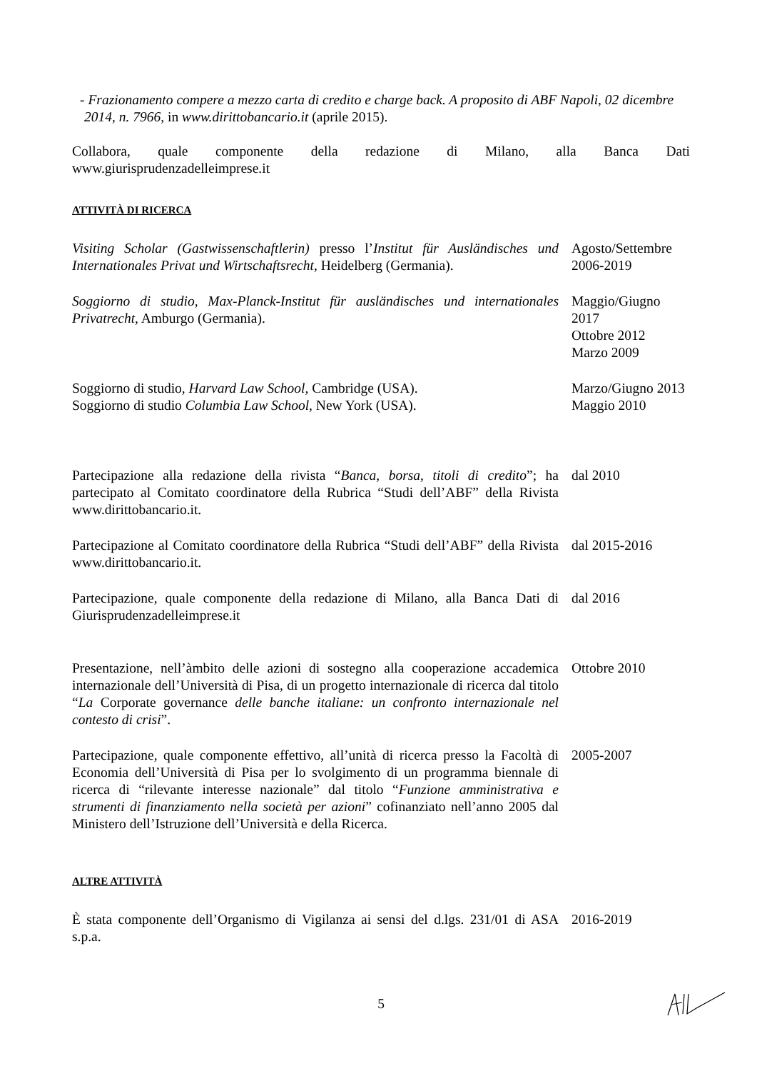- Frazionamento compere a mezzo carta di credito e charge back. A proposito di ABF Napoli, 02 dicembre 2014, n. 7966, in www.dirittobancario.it (aprile 2015).
Collabora, quale componente della redazione di Milano, alla Banca Dati
www.giurisprudenzadelleimprese.it
ATTIVITÀ DI RICERCA
Visiting Scholar (Gastwissenschaftlerin) presso l’Institut für Ausländisches und Internationales Privat und Wirtschaftsrecht, Heidelberg (Germania).
Agosto/Settembre 2006-2019
Soggiorno di studio, Max-Planck-Institut für ausländisches und internationales Privatrecht, Amburgo (Germania).
Maggio/Giugno 2017
Ottobre 2012
Marzo 2009
Soggiorno di studio, Harvard Law School, Cambridge (USA). Marzo/Giugno 2013
Soggiorno di studio Columbia Law School, New York (USA). Maggio 2010
Partecipazione alla redazione della rivista “Banca, borsa, titoli di credito”; ha partecipato al Comitato coordinatore della Rubrica “Studi dell’ABF” della Rivista www.dirittobancario.it.
dal 2010
Partecipazione al Comitato coordinatore della Rubrica “Studi dell’ABF” della Rivista www.dirittobancario.it.
dal 2015-2016
Partecipazione, quale componente della redazione di Milano, alla Banca Dati di Giurisprudenzadelleimprese.it
dal 2016
Presentazione, nell’àmbito delle azioni di sostegno alla cooperazione accademica internazionale dell’Università di Pisa, di un progetto internazionale di ricerca dal titolo “La Corporate governance delle banche italiane: un confronto internazionale nel contesto di crisi”.
Ottobre 2010
Partecipazione, quale componente effettivo, all’unità di ricerca presso la Facoltà di Economia dell’Università di Pisa per lo svolgimento di un programma biennale di ricerca di “rilevante interesse nazionale” dal titolo “Funzione amministrativa e strumenti di finanziamento nella società per azioni” cofinanziato nell’anno 2005 dal Ministero dell’Istruzione dell’Università e della Ricerca.
2005-2007
ALTRE ATTIVITÀ
È stata componente dell’Organismo di Vigilanza ai sensi del d.lgs. 231/01 di ASA s.p.a.
2016-2019
5